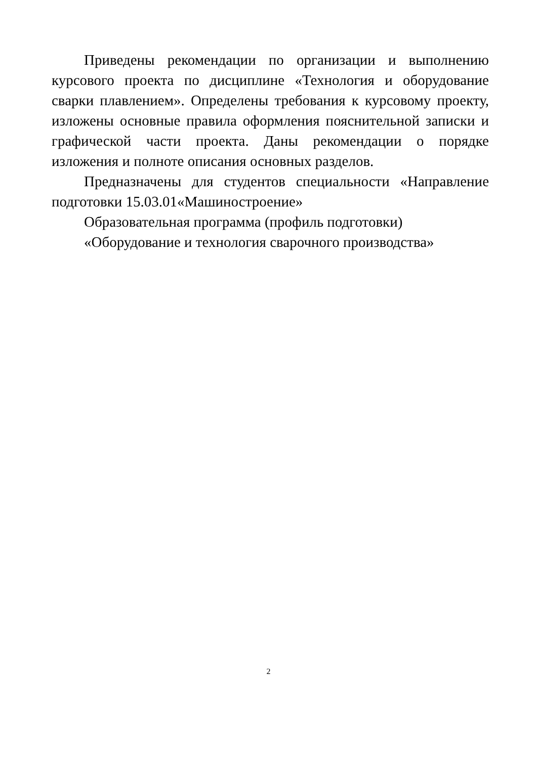Приведены рекомендации по организации и выполнению курсового проекта по дисциплине «Технология и оборудование сварки плавлением». Определены требования к курсовому проекту, изложены основные правила оформления пояснительной записки и графической части проекта. Даны рекомендации о порядке изложения и полноте описания основных разделов.
Предназначены для студентов специальности «Направление подготовки 15.03.01«Машиностроение»
Образовательная программа (профиль подготовки)
«Оборудование и технология сварочного производства»
2